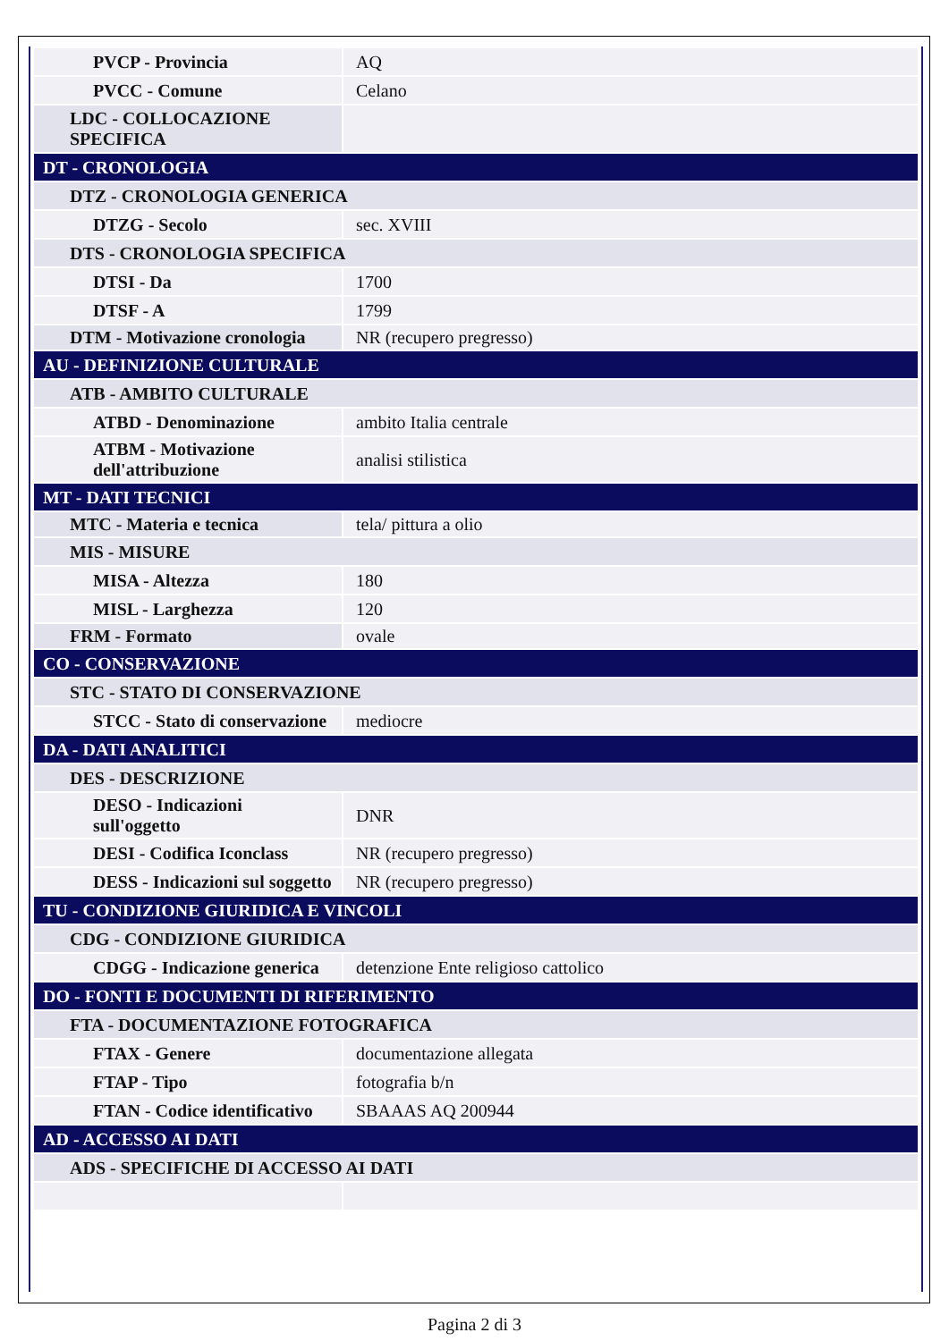| PVCP - Provincia | AQ |
| PVCC - Comune | Celano |
| LDC - COLLOCAZIONE SPECIFICA | |
| DT - CRONOLOGIA | |
| DTZ - CRONOLOGIA GENERICA | |
| DTZG - Secolo | sec. XVIII |
| DTS - CRONOLOGIA SPECIFICA | |
| DTSI - Da | 1700 |
| DTSF - A | 1799 |
| DTM - Motivazione cronologia | NR (recupero pregresso) |
| AU - DEFINIZIONE CULTURALE | |
| ATB - AMBITO CULTURALE | |
| ATBD - Denominazione | ambito Italia centrale |
| ATBM - Motivazione dell'attribuzione | analisi stilistica |
| MT - DATI TECNICI | |
| MTC - Materia e tecnica | tela/ pittura a olio |
| MIS - MISURE | |
| MISA - Altezza | 180 |
| MISL - Larghezza | 120 |
| FRM - Formato | ovale |
| CO - CONSERVAZIONE | |
| STC - STATO DI CONSERVAZIONE | |
| STCC - Stato di conservazione | mediocre |
| DA - DATI ANALITICI | |
| DES - DESCRIZIONE | |
| DESO - Indicazioni sull'oggetto | DNR |
| DESI - Codifica Iconclass | NR (recupero pregresso) |
| DESS - Indicazioni sul soggetto | NR (recupero pregresso) |
| TU - CONDIZIONE GIURIDICA E VINCOLI | |
| CDG - CONDIZIONE GIURIDICA | |
| CDGG - Indicazione generica | detenzione Ente religioso cattolico |
| DO - FONTI E DOCUMENTI DI RIFERIMENTO | |
| FTA - DOCUMENTAZIONE FOTOGRAFICA | |
| FTAX - Genere | documentazione allegata |
| FTAP - Tipo | fotografia b/n |
| FTAN - Codice identificativo | SBAAAS AQ 200944 |
| AD - ACCESSO AI DATI | |
| ADS - SPECIFICHE DI ACCESSO AI DATI | |
Pagina 2 di 3